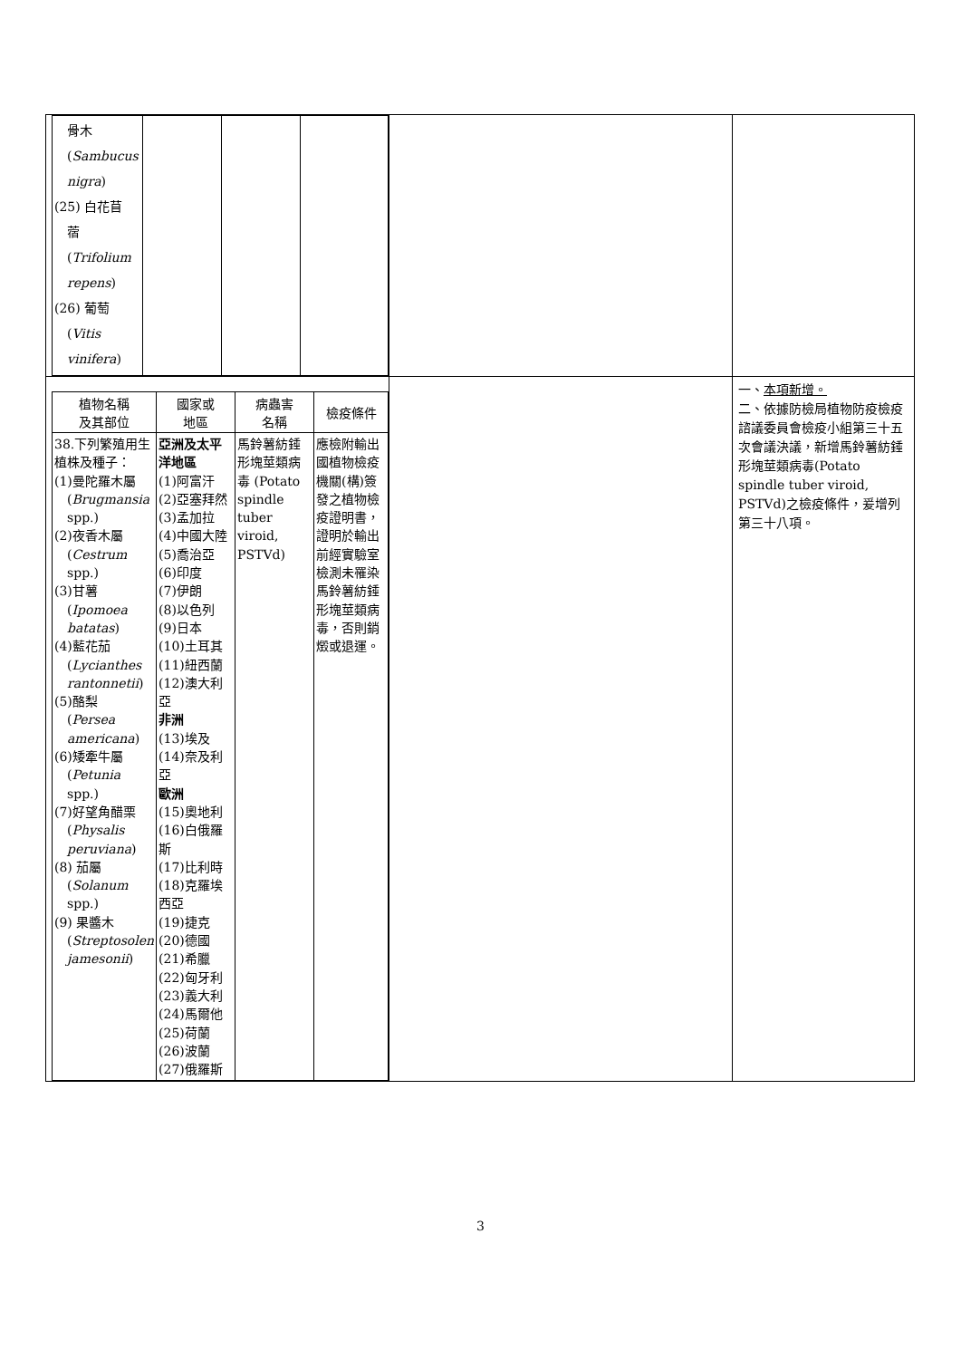| / 骨木 ( Sambucus nigra ) (25) 白花苜 蓿 ( Trifolium repens ) (26) 葡萄 ( Vitis vinifera ) / / / / | | |
| / 植物名稱 及其部位 / 國家或 地區 / 病蟲害 名稱 / 檢疫條件 / / --- / --- / --- / --- / / 38.下列繁殖用生植株及種子： (1)曼陀羅木屬 ( Brugmansia spp.) (2)夜香木屬 ( Cestrum spp.) (3)甘薯 ( Ipomoea batatas ) (4)藍花茄 ( Lycianthes rantonnetii ) (5)酪梨 ( Persea americana ) (6)矮牽牛屬 ( Petunia spp.) (7)好望角醋栗 ( Physalis peruviana ) (8) 茄屬 ( Solanum spp.) (9) 果醬木 ( Streptosolen jamesonii ) / 亞洲及太平洋地區 (1)阿富汗 (2)亞塞拜然 (3)孟加拉 (4)中國大陸 (5)喬治亞 (6)印度 (7)伊朗 (8)以色列 (9)日本 (10)土耳其 (11)紐西蘭 (12)澳大利亞 非洲 (13)埃及 (14)奈及利亞 歐洲 (15)奧地利 (16)白俄羅斯 (17)比利時 (18)克羅埃西亞 (19)捷克 (20)德國 (21)希臘 (22)匈牙利 (23)義大利 (24)馬爾他 (25)荷蘭 (26)波蘭 (27)俄羅斯 / 馬鈴薯紡錘形塊莖類病毒 (Potato spindle tuber viroid, PSTVd) / 應檢附輸出國植物檢疫機關(構)簽發之植物檢疫證明書，證明於輸出前經實驗室檢測未罹染馬鈴薯紡錘形塊莖類病毒，否則銷燬或退運。 / | | 一、 本項新增。 二、依據防檢局植物防疫檢疫諮議委員會檢疫小組第三十五次會議決議，新增馬鈴薯紡錘形塊莖類病毒(Potato spindle tuber viroid, PSTVd)之檢疫條件，爰增列第三十八項。 |
3